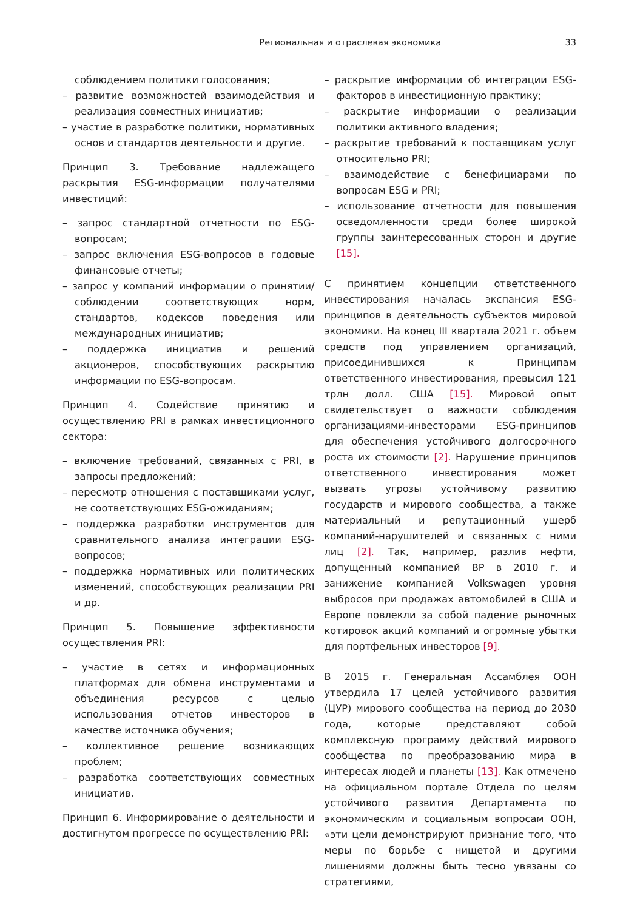Региональная и отраслевая экономика 33
соблюдением политики голосования;
– развитие возможностей взаимодействия и реализация совместных инициатив;
– участие в разработке политики, нормативных основ и стандартов деятельности и другие.
Принцип 3. Требование надлежащего раскрытия ESG-информации получателями инвестиций:
– запрос стандартной отчетности по ESG-вопросам;
– запрос включения ESG-вопросов в годовые финансовые отчеты;
– запрос у компаний информации о принятии/соблюдении соответствующих норм, стандартов, кодексов поведения или международных инициатив;
– поддержка инициатив и решений акционеров, способствующих раскрытию информации по ESG-вопросам.
Принцип 4. Содействие принятию и осуществлению PRI в рамках инвестиционного сектора:
– включение требований, связанных с PRI, в запросы предложений;
– пересмотр отношения с поставщиками услуг, не соответствующих ESG-ожиданиям;
– поддержка разработки инструментов для сравнительного анализа интеграции ESG-вопросов;
– поддержка нормативных или политических изменений, способствующих реализации PRI и др.
Принцип 5. Повышение эффективности осуществления PRI:
– участие в сетях и информационных платформах для обмена инструментами и объединения ресурсов с целью использования отчетов инвесторов в качестве источника обучения;
– коллективное решение возникающих проблем;
– разработка соответствующих совместных инициатив.
Принцип 6. Информирование о деятельности и достигнутом прогрессе по осуществлению PRI:
– раскрытие информации об интеграции ESG-факторов в инвестиционную практику;
– раскрытие информации о реализации политики активного владения;
– раскрытие требований к поставщикам услуг относительно PRI;
– взаимодействие с бенефициарами по вопросам ESG и PRI;
– использование отчетности для повышения осведомленности среди более широкой группы заинтересованных сторон и другие [15].
С принятием концепции ответственного инвестирования началась экспансия ESG-принципов в деятельность субъектов мировой экономики. На конец III квартала 2021 г. объем средств под управлением организаций, присоединившихся к Принципам ответственного инвестирования, превысил 121 трлн долл. США [15]. Мировой опыт свидетельствует о важности соблюдения организациями-инвесторами ESG-принципов для обеспечения устойчивого долгосрочного роста их стоимости [2]. Нарушение принципов ответственного инвестирования может вызвать угрозы устойчивому развитию государств и мирового сообщества, а также материальный и репутационный ущерб компаний-нарушителей и связанных с ними лиц [2]. Так, например, разлив нефти, допущенный компанией BP в 2010 г. и занижение компанией Volkswagen уровня выбросов при продажах автомобилей в США и Европе повлекли за собой падение рыночных котировок акций компаний и огромные убытки для портфельных инвесторов [9].
В 2015 г. Генеральная Ассамблея ООН утвердила 17 целей устойчивого развития (ЦУР) мирового сообщества на период до 2030 года, которые представляют собой комплексную программу действий мирового сообщества по преобразованию мира в интересах людей и планеты [13]. Как отмечено на официальном портале Отдела по целям устойчивого развития Департамента по экономическим и социальным вопросам ООН, «эти цели демонстрируют признание того, что меры по борьбе с нищетой и другими лишениями должны быть тесно увязаны со стратегиями,